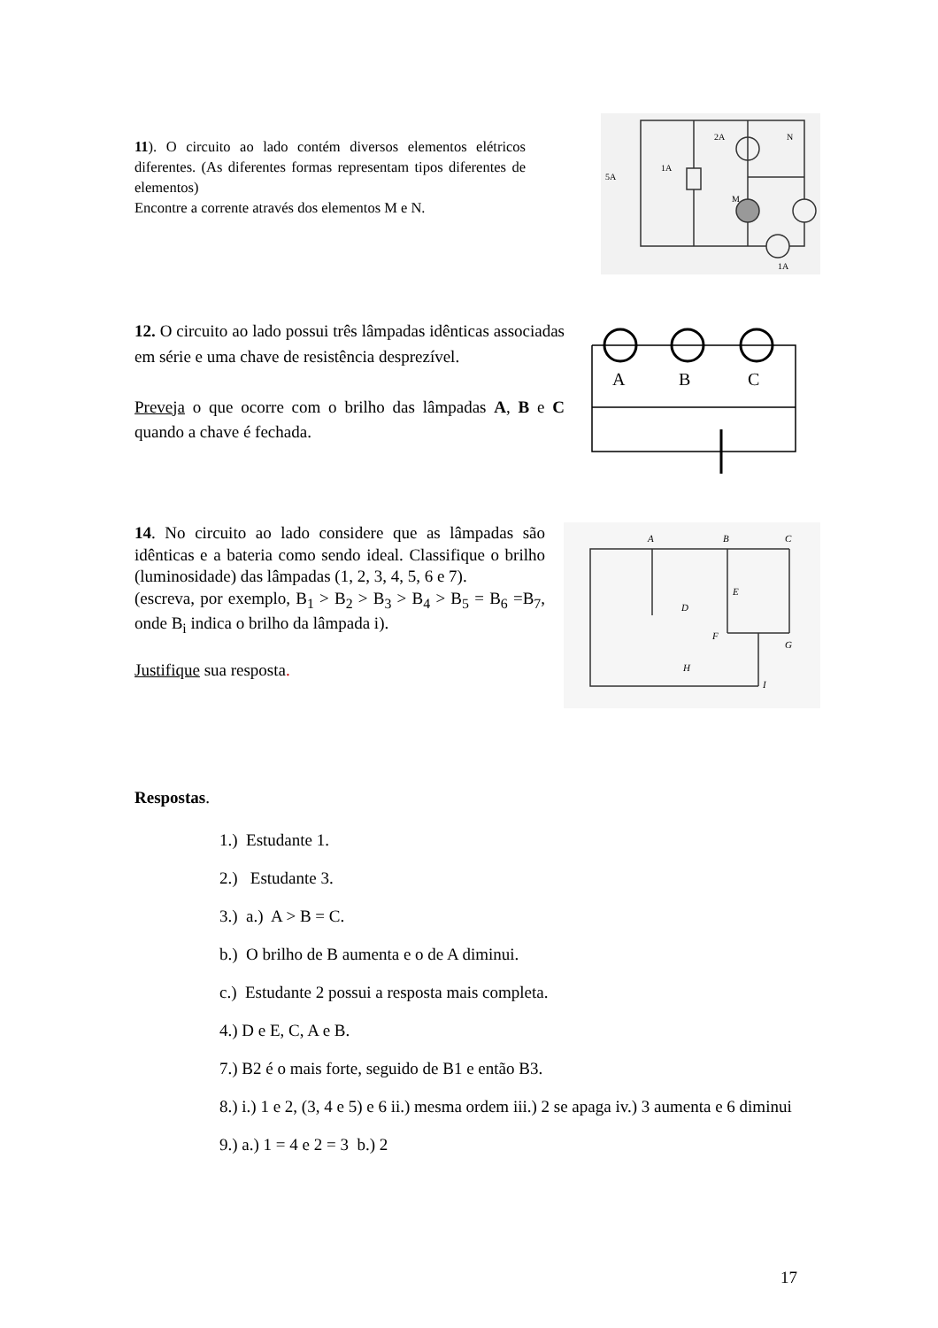11). O circuito ao lado contém diversos elementos elétricos diferentes. (As diferentes formas representam tipos diferentes de elementos)
Encontre a corrente através dos elementos M e N.
2A
N
M
5A
1A
1A
12. O circuito ao lado possui três lâmpadas idênticas associadas em série e uma chave de resistência desprezível.
Preveja o que ocorre com o brilho das lâmpadas A, B e C quando a chave é fechada.
A
B
C
14. No circuito ao lado considere que as lâmpadas são idênticas e a bateria como sendo ideal. Classifique o brilho (luminosidade) das lâmpadas (1, 2, 3, 4, 5, 6 e 7).
(escreva, por exemplo, B<sub>1</sub> > B<sub>2</sub> > B<sub>3</sub> > B<sub>4</sub> > B<sub>5</sub> = B<sub>6</sub> =B<sub>7</sub>, onde B<sub>i</sub> indica o brilho da lâmpada i).
Justifique sua resposta.
A
B
C
D
E
F
G
H
I
Respostas.
1.) Estudante 1.
2.) Estudante 3.
3.) a.) A > B = C.
b.) O brilho de B aumenta e o de A diminui.
c.) Estudante 2 possui a resposta mais completa.
4.) D e E, C, A e B.
7.) B2 é o mais forte, seguido de B1 e então B3.
8.) i.) 1 e 2, (3, 4 e 5) e 6 ii.) mesma ordem iii.) 2 se apaga iv.) 3 aumenta e 6 diminui
9.) a.) 1 = 4 e 2 = 3 b.) 2
17